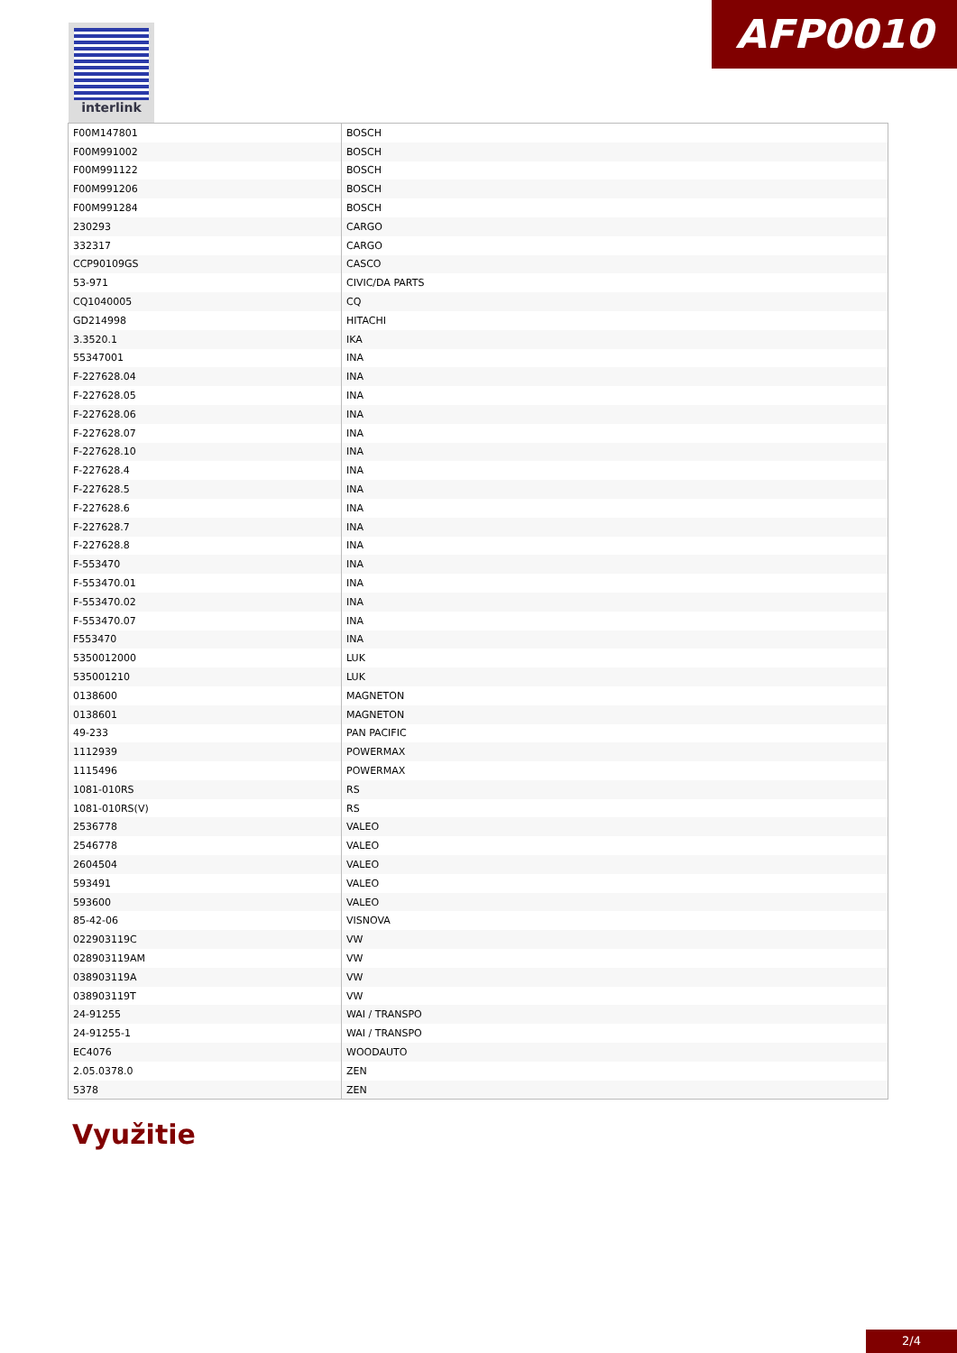interlink AFP0010
| F00M147801 | BOSCH |
| F00M991002 | BOSCH |
| F00M991122 | BOSCH |
| F00M991206 | BOSCH |
| F00M991284 | BOSCH |
| 230293 | CARGO |
| 332317 | CARGO |
| CCP90109GS | CASCO |
| 53-971 | CIVIC/DA PARTS |
| CQ1040005 | CQ |
| GD214998 | HITACHI |
| 3.3520.1 | IKA |
| 55347001 | INA |
| F-227628.04 | INA |
| F-227628.05 | INA |
| F-227628.06 | INA |
| F-227628.07 | INA |
| F-227628.10 | INA |
| F-227628.4 | INA |
| F-227628.5 | INA |
| F-227628.6 | INA |
| F-227628.7 | INA |
| F-227628.8 | INA |
| F-553470 | INA |
| F-553470.01 | INA |
| F-553470.02 | INA |
| F-553470.07 | INA |
| F553470 | INA |
| 5350012000 | LUK |
| 535001210 | LUK |
| 0138600 | MAGNETON |
| 0138601 | MAGNETON |
| 49-233 | PAN PACIFIC |
| 1112939 | POWERMAX |
| 1115496 | POWERMAX |
| 1081-010RS | RS |
| 1081-010RS(V) | RS |
| 2536778 | VALEO |
| 2546778 | VALEO |
| 2604504 | VALEO |
| 593491 | VALEO |
| 593600 | VALEO |
| 85-42-06 | VISNOVA |
| 022903119C | VW |
| 028903119AM | VW |
| 038903119A | VW |
| 038903119T | VW |
| 24-91255 | WAI / TRANSPO |
| 24-91255-1 | WAI / TRANSPO |
| EC4076 | WOODAUTO |
| 2.05.0378.0 | ZEN |
| 5378 | ZEN |
Využitie
2/4